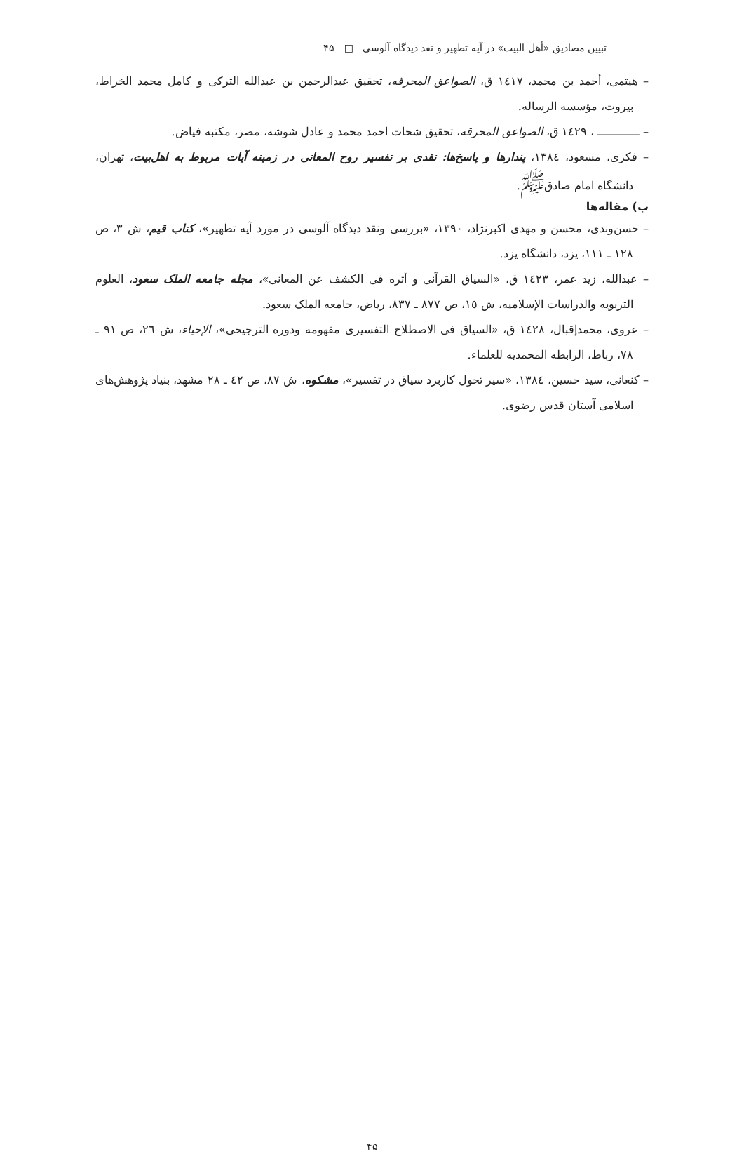تبیین مصادیق «أهل البیت» در آیه تطهیر و نقد دیدگاه آلوسی □ ۴۵
– هیتمی، أحمد بن محمد، ١٤١٧ ق، الصواعق المحرقه، تحقیق عبدالرحمن بن عبدالله الترکی و کامل محمد الخراط، بیروت، مؤسسه الرساله.
– ــــــــــــ ، ١٤٢٩ ق، الصواعق المحرقه، تحقیق شحات احمد محمد و عادل شوشه، مصر، مکتبه فیاض.
– فکری، مسعود، ١٣٨٤، پندارها و پاسخ‌ها: نقدی بر تفسیر روح المعانی در زمینه آیات مربوط به اهل‌بیت، تهران، دانشگاه امام صادق<sup>ﷺ</sup>.
ب) مقاله‌ها
– حسن‌وندی، محسن و مهدی اکبرنژاد، ١٣٩٠، «بررسی ونقد دیدگاه آلوسی در مورد آیه تطهیر»، کتاب قیم، ش ٣، ص ١٢٨ ـ ١١١، یزد، دانشگاه یزد.
– عبدالله، زید عمر، ١٤٢٣ ق، «السیاق القرآنی و أثره فی الکشف عن المعانی»، مجله جامعه الملک سعود، العلوم التربویه والدراسات الإسلامیه، ش ١٥، ص ٨٧٧ ـ ٨٣٧، ریاض، جامعه الملک سعود.
– عروی، محمدإقبال، ١٤٢٨ ق، «السیاق فی الاصطلاح التفسیری مفهومه ودوره الترجیحی»، الإحیاء، ش ٢٦، ص ٩١ ـ ٧٨، رباط، الرابطه المحمدیه للعلماء.
– کنعانی، سید حسین، ١٣٨٤، «سیر تحول کاربرد سیاق در تفسیر»، مشکوه، ش ٨٧، ص ٤٢ ـ ٢٨ مشهد، بنیاد پژوهش‌های اسلامی آستان قدس رضوی.
۴۵